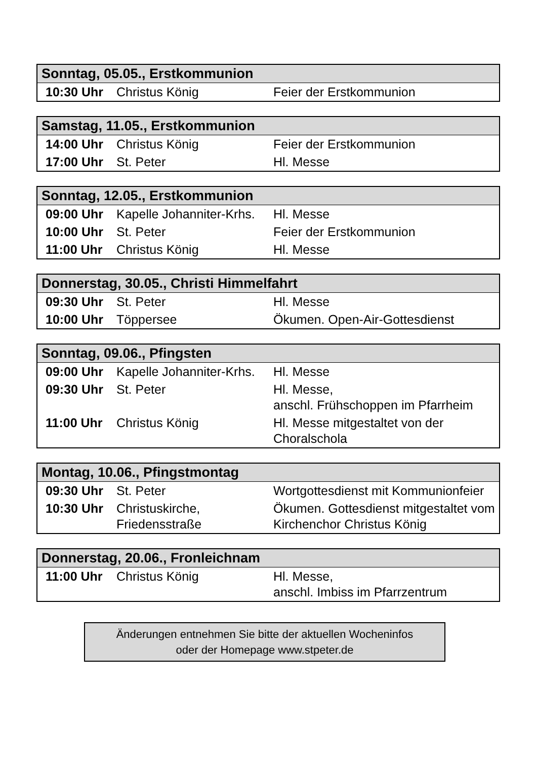| Sonntag, 05.05., Erstkommunion | | |
| --- | --- | --- |
| 10:30 Uhr | Christus König | Feier der Erstkommunion |
| Samstag, 11.05., Erstkommunion | | |
| --- | --- | --- |
| 14:00 Uhr | Christus König | Feier der Erstkommunion |
| 17:00 Uhr | St. Peter | Hl. Messe |
| Sonntag, 12.05., Erstkommunion | | |
| --- | --- | --- |
| 09:00 Uhr | Kapelle Johanniter-Krhs. | Hl. Messe |
| 10:00 Uhr | St. Peter | Feier der Erstkommunion |
| 11:00 Uhr | Christus König | Hl. Messe |
| Donnerstag, 30.05., Christi Himmelfahrt | | |
| --- | --- | --- |
| 09:30 Uhr | St. Peter | Hl. Messe |
| 10:00 Uhr | Töppersee | Ökumen. Open-Air-Gottesdienst |
| Sonntag, 09.06., Pfingsten | | |
| --- | --- | --- |
| 09:00 Uhr | Kapelle Johanniter-Krhs. | Hl. Messe |
| 09:30 Uhr | St. Peter | Hl. Messe, anschl. Frühschoppen im Pfarrheim |
| 11:00 Uhr | Christus König | Hl. Messe mitgestaltet von der Choralschola |
| Montag, 10.06., Pfingstmontag | | |
| --- | --- | --- |
| 09:30 Uhr | St. Peter | Wortgottesdienst mit Kommunionfeier |
| 10:30 Uhr | Christuskirche, Friedensstraße | Ökumen. Gottesdienst mitgestaltet vom Kirchenchor Christus König |
| Donnerstag, 20.06., Fronleichnam | | |
| --- | --- | --- |
| 11:00 Uhr | Christus König | Hl. Messe, anschl. Imbiss im Pfarrzentrum |
Änderungen entnehmen Sie bitte der aktuellen Wocheninfos
oder der Homepage www.stpeter.de